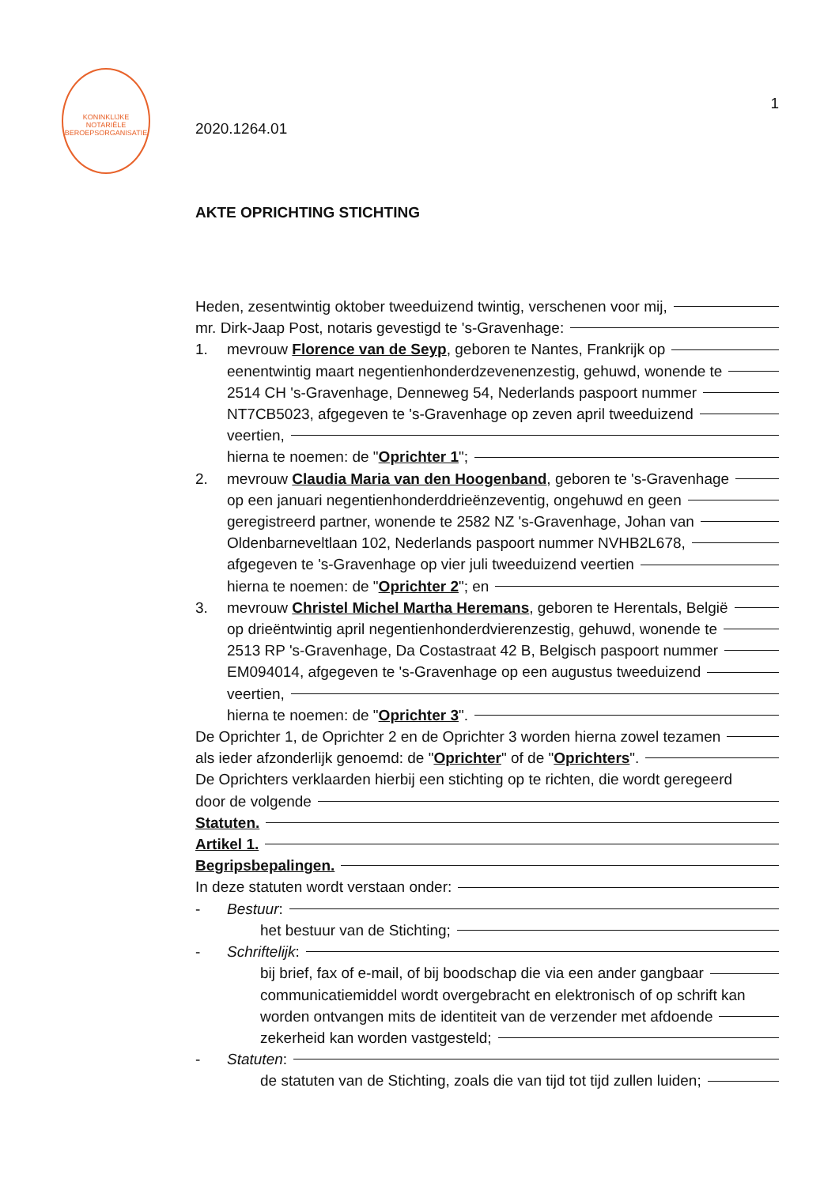KONINKLIJKE NOTARIËLE BEROEPSORGANISATIE
1
2020.1264.01
AKTE OPRICHTING STICHTING
Heden, zesentwintig oktober tweeduizend twintig, verschenen voor mij,
mr. Dirk-Jaap Post, notaris gevestigd te 's-Gravenhage:
1. mevrouw Florence van de Seyp, geboren te Nantes, Frankrijk op
eenentwintig maart negentienhonderdzevenenzestig, gehuwd, wonende te
2514 CH 's-Gravenhage, Denneweg 54, Nederlands paspoort nummer
NT7CB5023, afgegeven te 's-Gravenhage op zeven april tweeduizend
veertien,
hierna te noemen: de " Oprichter 1 ";
2. mevrouw Claudia Maria van den Hoogenband, geboren te 's-Gravenhage
op een januari negentienhonderddrieënzeventig, ongehuwd en geen
geregistreerd partner, wonende te 2582 NZ 's-Gravenhage, Johan van
Oldenbarneveltlaan 102, Nederlands paspoort nummer NVHB2L678,
afgegeven te 's-Gravenhage op vier juli tweeduizend veertien
hierna te noemen: de " Oprichter 2 "; en
3. mevrouw Christel Michel Martha Heremans, geboren te Herentals, België
op drieëntwintig april negentienhonderdvierenzestig, gehuwd, wonende te
2513 RP 's-Gravenhage, Da Costastraat 42 B, Belgisch paspoort nummer
EM094014, afgegeven te 's-Gravenhage op een augustus tweeduizend
veertien,
hierna te noemen: de " Oprichter 3 ".
De Oprichter 1, de Oprichter 2 en de Oprichter 3 worden hierna zowel tezamen
als ieder afzonderlijk genoemd: de " Oprichter " of de " Oprichters ".
De Oprichters verklaarden hierbij een stichting op te richten, die wordt geregeerd
door de volgende
Statuten.
Artikel 1.
Begripsbepalingen.
In deze statuten wordt verstaan onder:
- Bestuur:
het bestuur van de Stichting;
- Schriftelijk:
bij brief, fax of e-mail, of bij boodschap die via een ander gangbaar
communicatiemiddel wordt overgebracht en elektronisch of op schrift kan
worden ontvangen mits de identiteit van de verzender met afdoende
zekerheid kan worden vastgesteld;
- Statuten:
de statuten van de Stichting, zoals die van tijd tot tijd zullen luiden;